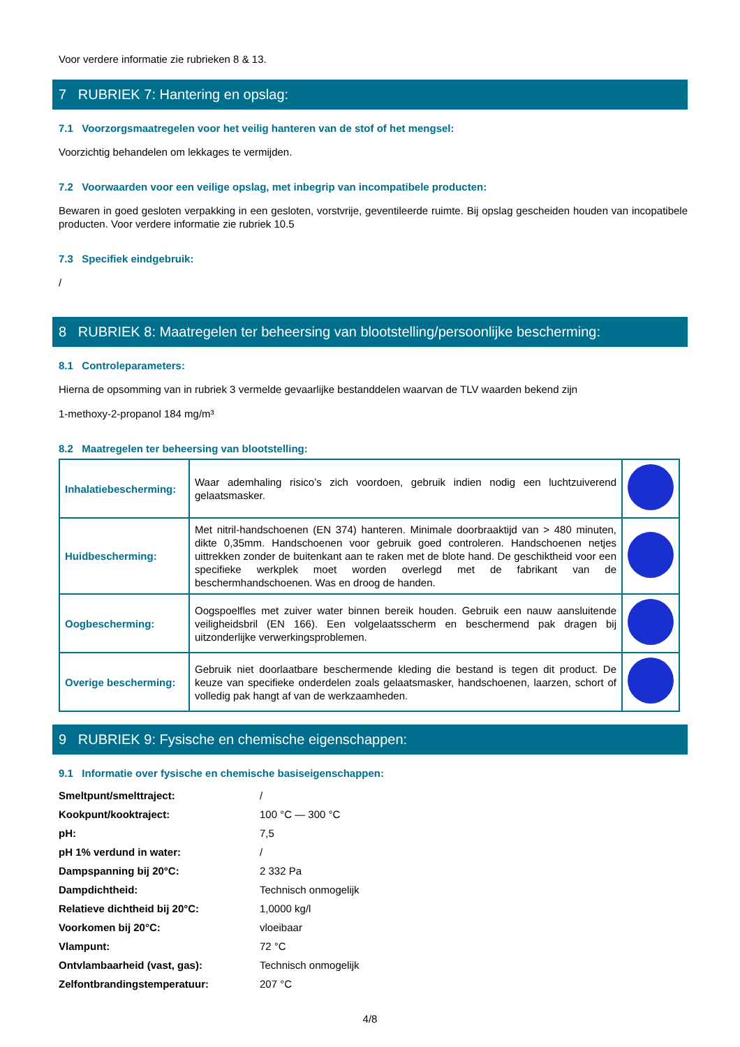Voor verdere informatie zie rubrieken 8 & 13.
7 RUBRIEK 7: Hantering en opslag:
7.1 Voorzorgsmaatregelen voor het veilig hanteren van de stof of het mengsel:
Voorzichtig behandelen om lekkages te vermijden.
7.2 Voorwaarden voor een veilige opslag, met inbegrip van incompatibele producten:
Bewaren in goed gesloten verpakking in een gesloten, vorstvrije, geventileerde ruimte. Bij opslag gescheiden houden van incopatibele producten. Voor verdere informatie zie rubriek 10.5
7.3 Specifiek eindgebruik:
/
8 RUBRIEK 8: Maatregelen ter beheersing van blootstelling/persoonlijke bescherming:
8.1 Controleparameters:
Hierna de opsomming van in rubriek 3 vermelde gevaarlijke bestanddelen waarvan de TLV waarden bekend zijn
1-methoxy-2-propanol 184 mg/m³
8.2 Maatregelen ter beheersing van blootstelling:
| Inhalatiebescherming: | Waar ademhaling risico’s zich voordoen, gebruik indien nodig een luchtzuiverend gelaatsmasker. | |
| Huidbescherming: | Met nitril-handschoenen (EN 374) hanteren. Minimale doorbraaktijd van > 480 minuten, dikte 0,35mm. Handschoenen voor gebruik goed controleren. Handschoenen netjes uittrekken zonder de buitenkant aan te raken met de blote hand. De geschiktheid voor een specifieke werkplek moet worden overlegd met de fabrikant van de beschermhandschoenen. Was en droog de handen. | |
| Oogbescherming: | Oogspoelfles met zuiver water binnen bereik houden. Gebruik een nauw aansluitende veiligheidsbril (EN 166). Een volgelaatsscherm en beschermend pak dragen bij uitzonderlijke verwerkingsproblemen. | |
| Overige bescherming: | Gebruik niet doorlaatbare beschermende kleding die bestand is tegen dit product. De keuze van specifieke onderdelen zoals gelaatsmasker, handschoenen, laarzen, schort of volledig pak hangt af van de werkzaamheden. | |
9 RUBRIEK 9: Fysische en chemische eigenschappen:
9.1 Informatie over fysische en chemische basiseigenschappen:
| Smeltpunt/smelttraject: | / |
| Kookpunt/kooktraject: | 100 °C — 300 °C |
| pH: | 7,5 |
| pH 1% verdund in water: | / |
| Dampspanning bij 20°C: | 2 332 Pa |
| Dampdichtheid: | Technisch onmogelijk |
| Relatieve dichtheid bij 20°C: | 1,0000 kg/l |
| Voorkomen bij 20°C: | vloeibaar |
| Vlampunt: | 72 °C |
| Ontvlambaarheid (vast, gas): | Technisch onmogelijk |
| Zelfontbrandingstemperatuur: | 207 °C |
4/8